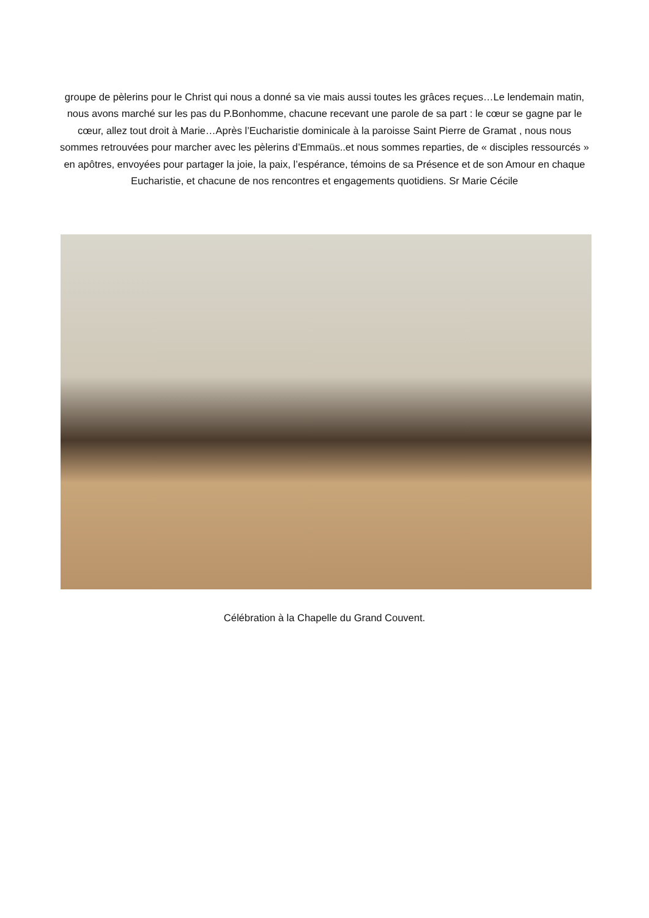groupe de pèlerins pour le Christ qui nous a donné sa vie mais aussi toutes les grâces reçues…Le lendemain matin, nous avons marché sur les pas du P.Bonhomme, chacune recevant une parole de sa part : le cœur se gagne par le cœur, allez tout droit à Marie…Après l’Eucharistie dominicale à la paroisse Saint Pierre de Gramat , nous nous sommes retrouvées pour marcher avec les pèlerins d’Emmaüs..et nous sommes reparties, de « disciples ressourcés » en apôtres, envoyées pour partager la joie, la paix, l’espérance, témoins de sa Présence et de son Amour en chaque Eucharistie, et chacune de nos rencontres et engagements quotidiens. Sr Marie Cécile
Célébration à la Chapelle du Grand Couvent.